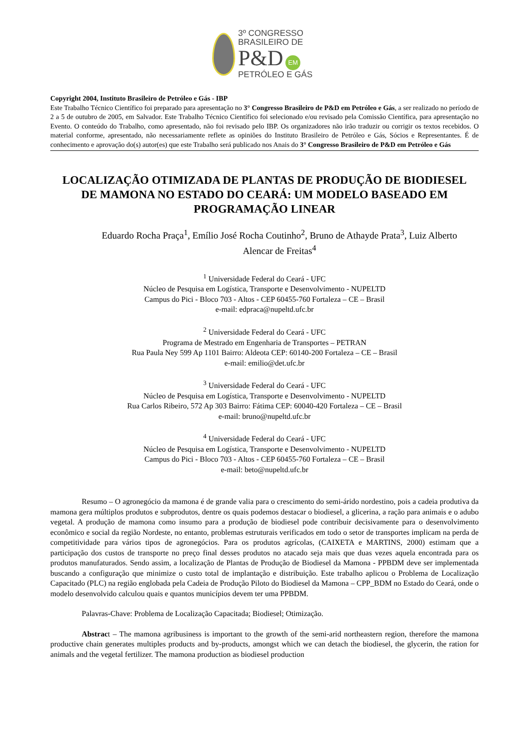3º CONGRESSO
BRASILEIRO DE
P&D EM
PETRÓLEO E GÁS
Copyright 2004, Instituto Brasileiro de Petróleo e Gás - IBP
Este Trabalho Técnico Científico foi preparado para apresentação no 3° Congresso Brasileiro de P&D em Petróleo e Gás, a ser realizado no período de 2 a 5 de outubro de 2005, em Salvador. Este Trabalho Técnico Científico foi selecionado e/ou revisado pela Comissão Científica, para apresentação no Evento. O conteúdo do Trabalho, como apresentado, não foi revisado pelo IBP. Os organizadores não irão traduzir ou corrigir os textos recebidos. O material conforme, apresentado, não necessariamente reflete as opiniões do Instituto Brasileiro de Petróleo e Gás, Sócios e Representantes. É de conhecimento e aprovação do(s) autor(es) que este Trabalho será publicado nos Anais do 3° Congresso Brasileiro de P&D em Petróleo e Gás
LOCALIZAÇÃO OTIMIZADA DE PLANTAS DE PRODUÇÃO DE BIODIESEL DE MAMONA NO ESTADO DO CEARÁ: UM MODELO BASEADO EM PROGRAMAÇÃO LINEAR
Eduardo Rocha Praça<sup>1</sup>, Emílio José Rocha Coutinho<sup>2</sup>, Bruno de Athayde Prata<sup>3</sup>, Luiz Alberto Alencar de Freitas<sup>4</sup>
<sup>1</sup> Universidade Federal do Ceará - UFC
Núcleo de Pesquisa em Logística, Transporte e Desenvolvimento - NUPELTD
Campus do Pici - Bloco 703 - Altos - CEP 60455-760 Fortaleza – CE – Brasil
e-mail: edpraca@nupeltd.ufc.br
<sup>2</sup> Universidade Federal do Ceará - UFC
Programa de Mestrado em Engenharia de Transportes – PETRAN
Rua Paula Ney 599 Ap 1101 Bairro: Aldeota CEP: 60140-200 Fortaleza – CE – Brasil
e-mail: emilio@det.ufc.br
<sup>3</sup> Universidade Federal do Ceará - UFC
Núcleo de Pesquisa em Logística, Transporte e Desenvolvimento - NUPELTD
Rua Carlos Ribeiro, 572 Ap 303 Bairro: Fátima CEP: 60040-420 Fortaleza – CE – Brasil
e-mail: bruno@nupeltd.ufc.br
<sup>4</sup> Universidade Federal do Ceará - UFC
Núcleo de Pesquisa em Logística, Transporte e Desenvolvimento - NUPELTD
Campus do Pici - Bloco 703 - Altos - CEP 60455-760 Fortaleza – CE – Brasil
e-mail: beto@nupeltd.ufc.br
Resumo – O agronegócio da mamona é de grande valia para o crescimento do semi-árido nordestino, pois a cadeia produtiva da mamona gera múltiplos produtos e subprodutos, dentre os quais podemos destacar o biodiesel, a glicerina, a ração para animais e o adubo vegetal. A produção de mamona como insumo para a produção de biodiesel pode contribuir decisivamente para o desenvolvimento econômico e social da região Nordeste, no entanto, problemas estruturais verificados em todo o setor de transportes implicam na perda de competitividade para vários tipos de agronegócios. Para os produtos agrícolas, (CAIXETA e MARTINS, 2000) estimam que a participação dos custos de transporte no preço final desses produtos no atacado seja mais que duas vezes aquela encontrada para os produtos manufaturados. Sendo assim, a localização de Plantas de Produção de Biodiesel da Mamona - PPBDM deve ser implementada buscando a configuração que minimize o custo total de implantação e distribuição. Este trabalho aplicou o Problema de Localização Capacitado (PLC) na região englobada pela Cadeia de Produção Piloto do Biodiesel da Mamona – CPP_BDM no Estado do Ceará, onde o modelo desenvolvido calculou quais e quantos municípios devem ter uma PPBDM.
Palavras-Chave: Problema de Localização Capacitada; Biodiesel; Otimização.
Abstract – The mamona agribusiness is important to the growth of the semi-arid northeastern region, therefore the mamona productive chain generates multiples products and by-products, amongst which we can detach the biodiesel, the glycerin, the ration for animals and the vegetal fertilizer. The mamona production as biodiesel production